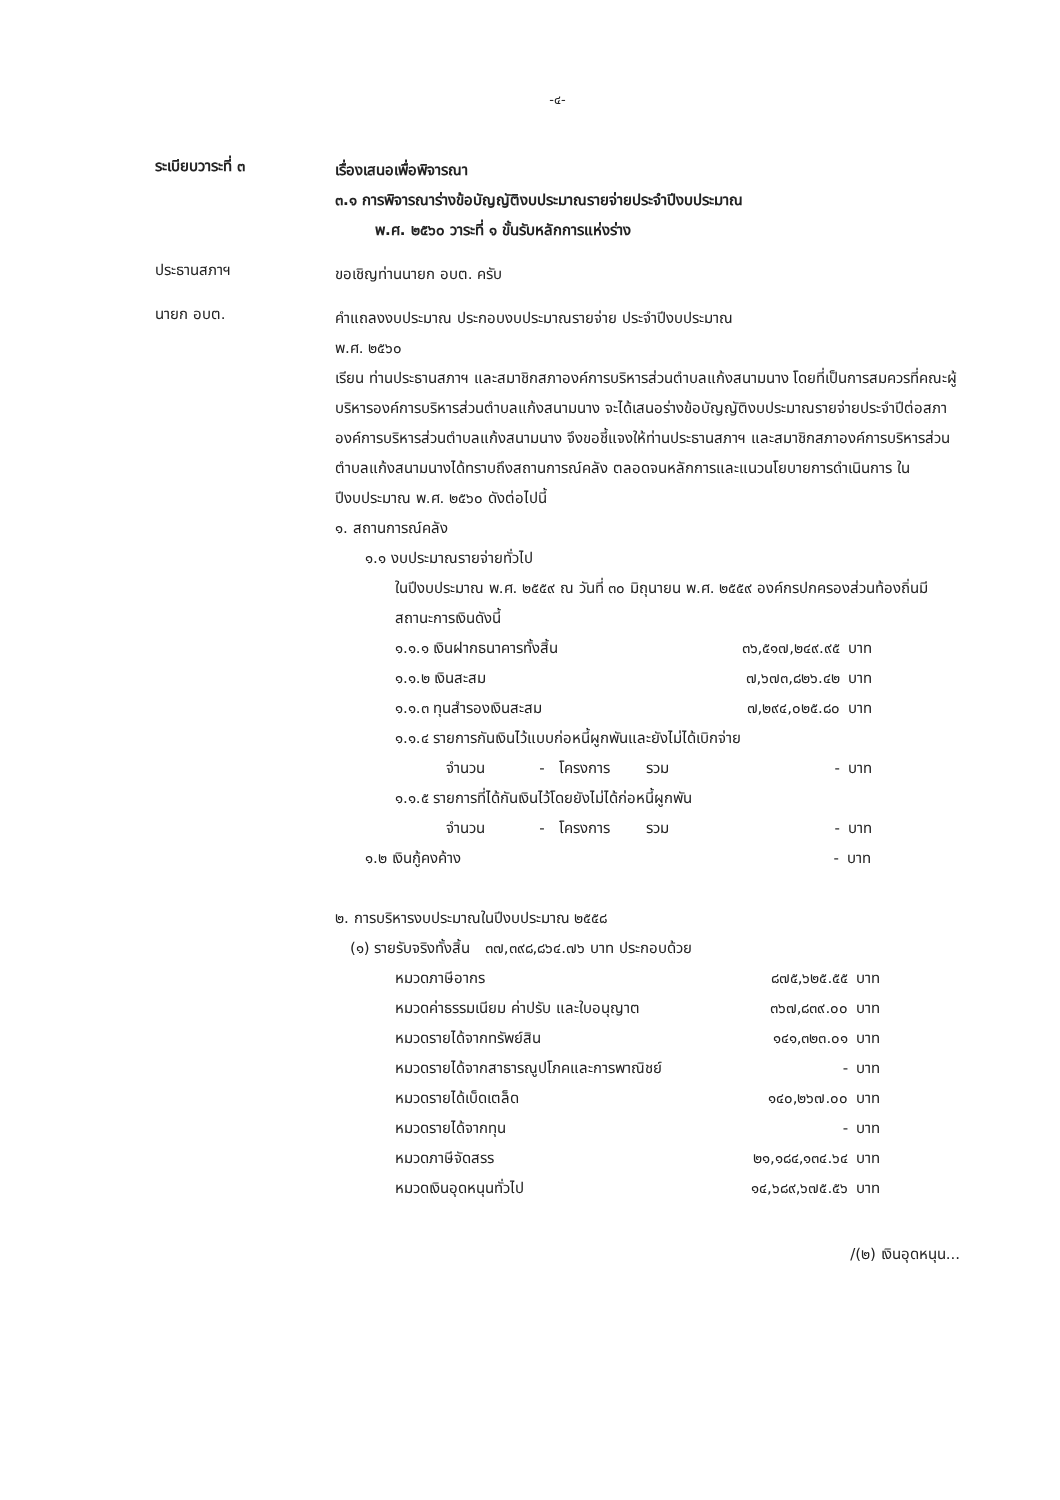-๔-
ระเบียบวาระที่ ๓
เรื่องเสนอเพื่อพิจารณา
๓.๑ การพิจารณาร่างข้อบัญญัติงบประมาณรายจ่ายประจำปีงบประมาณ
พ.ศ. ๒๕๖๐ วาระที่ ๑ ขั้นรับหลักการแห่งร่าง
ประธานสภาฯ
ขอเชิญท่านนายก อบต. ครับ
นายก อบต.
คำแถลงงบประมาณ ประกอบงบประมาณรายจ่าย ประจำปีงบประมาณ
พ.ศ. ๒๕๖๐
เรียน ท่านประธานสภาฯ และสมาชิกสภาองค์การบริหารส่วนตำบลแก้งสนามนาง โดยที่เป็นการสมควรที่คณะผู้บริหารองค์การบริหารส่วนตำบลแก้งสนามนาง จะได้เสนอร่างข้อบัญญัติงบประมาณรายจ่ายประจำปีต่อสภาองค์การบริหารส่วนตำบลแก้งสนามนาง จึงขอชี้แจงให้ท่านประธานสภาฯ และสมาชิกสภาองค์การบริหารส่วนตำบลแก้งสนามนางได้ทราบถึงสถานการณ์คลัง ตลอดจนหลักการและแนวนโยบายการดำเนินการ ในปีงบประมาณ พ.ศ. ๒๕๖๐ ดังต่อไปนี้
๑. สถานการณ์คลัง
๑.๑ งบประมาณรายจ่ายทั่วไป
ในปีงบประมาณ พ.ศ. ๒๕๕๙ ณ วันที่ ๓๐ มิถุนายน พ.ศ. ๒๕๕๙ องค์กรปกครองส่วนท้องถิ่นมีสถานะการเงินดังนี้
| ๑.๑.๑ เงินฝากธนาคารทั้งสิ้น | | | | ๓๖,๕๑๗,๒๔๙.๙๕ | บาท |
| ๑.๑.๒ เงินสะสม | | | | ๗,๖๗๓,๘๒๖.๔๒ | บาท |
| ๑.๑.๓ ทุนสำรองเงินสะสม | | | | ๗,๒๙๔,๐๒๕.๘๐ | บาท |
| ๑.๑.๔ รายการกันเงินไว้แบบก่อหนี้ผูกพันและยังไม่ได้เบิกจ่าย | | | | | |
| จำนวน | - | โครงการ | รวม | - | บาท |
| ๑.๑.๕ รายการที่ได้กันเงินไว้โดยยังไม่ได้ก่อหนี้ผูกพัน | | | | | |
| จำนวน | - | โครงการ | รวม | - | บาท |
| ๑.๒ เงินกู้คงค้าง | - | บาท |
๒. การบริหารงบประมาณในปีงบประมาณ ๒๕๕๘
(๑) รายรับจริงทั้งสิ้น ๓๗,๓๙๘,๘๖๔.๗๖ บาท ประกอบด้วย
| หมวดภาษีอากร | ๘๗๕,๖๒๕.๕๕ | บาท |
| หมวดค่าธรรมเนียม ค่าปรับ และใบอนุญาต | ๓๖๗,๘๓๙.๐๐ | บาท |
| หมวดรายได้จากทรัพย์สิน | ๑๔๑,๓๒๓.๐๑ | บาท |
| หมวดรายได้จากสาธารณูปโภคและการพาณิชย์ | - | บาท |
| หมวดรายได้เบ็ดเตล็ด | ๑๔๐,๒๖๗.๐๐ | บาท |
| หมวดรายได้จากทุน | - | บาท |
| หมวดภาษีจัดสรร | ๒๑,๑๘๔,๑๓๔.๖๔ | บาท |
| หมวดเงินอุดหนุนทั่วไป | ๑๔,๖๘๙,๖๗๕.๕๖ | บาท |
/(๒) เงินอุดหนุน...